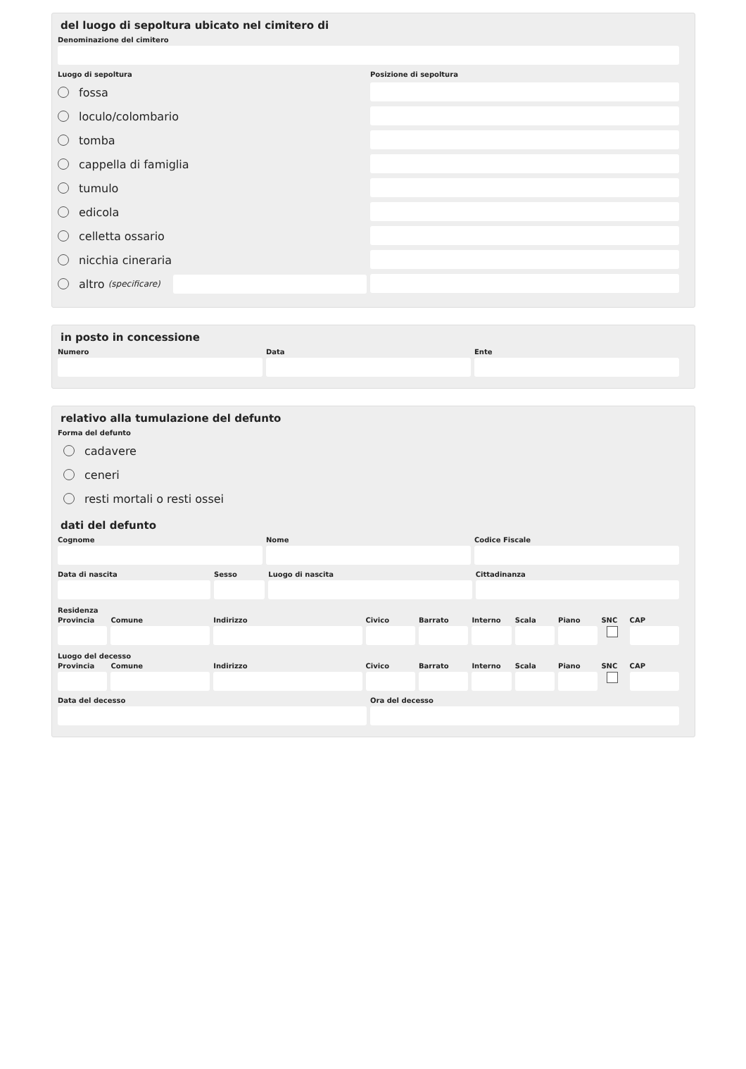del luogo di sepoltura ubicato nel cimitero di
Denominazione del cimitero
Luogo di sepoltura Posizione di sepoltura
fossa
loculo/colombario
tomba
cappella di famiglia
tumulo
edicola
celletta ossario
nicchia cineraria
altro (specificare)
in posto in concessione
Numero Data Ente
relativo alla tumulazione del defunto
Forma del defunto
cadavere
ceneri
resti mortali o resti ossei
dati del defunto
Cognome Nome Codice Fiscale
Data di nascita Sesso Luogo di nascita Cittadinanza
Residenza
Provincia Comune Indirizzo Civico Barrato Interno Scala Piano SNC CAP
Luogo del decesso
Provincia Comune Indirizzo Civico Barrato Interno Scala Piano SNC CAP
Data del decesso Ora del decesso